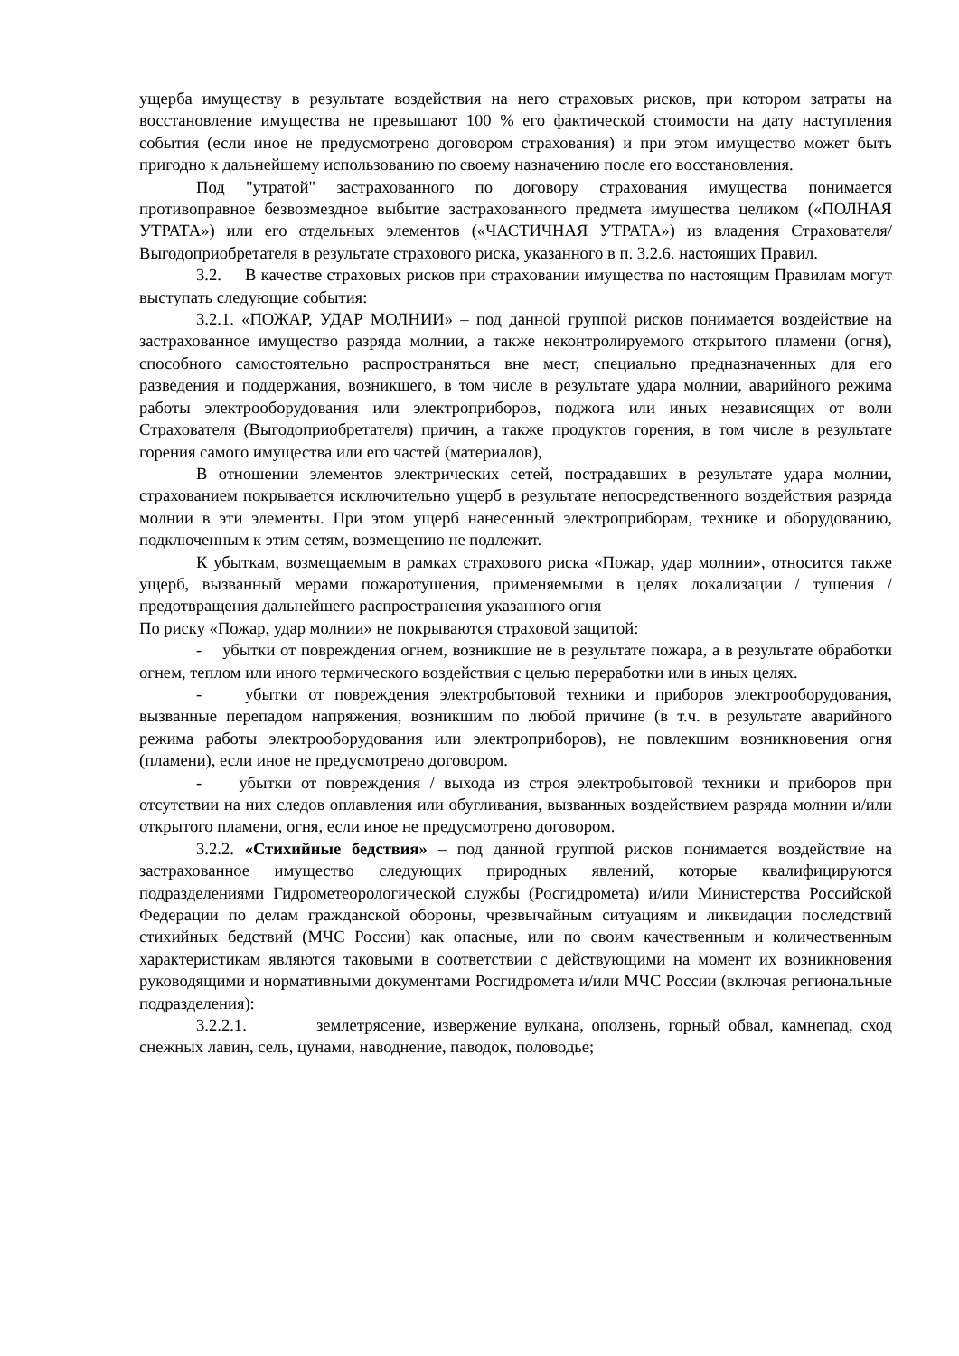ущерба имуществу в результате воздействия на него страховых рисков, при котором затраты на восстановление имущества не превышают 100 % его фактической стоимости на дату наступления события (если иное не предусмотрено договором страхования) и при этом имущество может быть пригодно к дальнейшему использованию по своему назначению после его восстановления.
Под "утратой" застрахованного по договору страхования имущества понимается противоправное безвозмездное выбытие застрахованного предмета имущества целиком («ПОЛНАЯ УТРАТА») или его отдельных элементов («ЧАСТИЧНАЯ УТРАТА») из владения Страхователя/Выгодоприобретателя в результате страхового риска, указанного в п. 3.2.6. настоящих Правил.
3.2. В качестве страховых рисков при страховании имущества по настоящим Правилам могут выступать следующие события:
3.2.1. «ПОЖАР, УДАР МОЛНИИ» – под данной группой рисков понимается воздействие на застрахованное имущество разряда молнии, а также неконтролируемого открытого пламени (огня), способного самостоятельно распространяться вне мест, специально предназначенных для его разведения и поддержания, возникшего, в том числе в результате удара молнии, аварийного режима работы электрооборудования или электроприборов, поджога или иных независящих от воли Страхователя (Выгодоприобретателя) причин, а также продуктов горения, в том числе в результате горения самого имущества или его частей (материалов),
В отношении элементов электрических сетей, пострадавших в результате удара молнии, страхованием покрывается исключительно ущерб в результате непосредственного воздействия разряда молнии в эти элементы. При этом ущерб нанесенный электроприборам, технике и оборудованию, подключенным к этим сетям, возмещению не подлежит.
К убыткам, возмещаемым в рамках страхового риска «Пожар, удар молнии», относится также ущерб, вызванный мерами пожаротушения, применяемыми в целях локализации / тушения / предотвращения дальнейшего распространения указанного огня
По риску «Пожар, удар молнии» не покрываются страховой защитой:
- убытки от повреждения огнем, возникшие не в результате пожара, а в результате обработки огнем, теплом или иного термического воздействия с целью переработки или в иных целях.
- убытки от повреждения электробытовой техники и приборов электрооборудования, вызванные перепадом напряжения, возникшим по любой причине (в т.ч. в результате аварийного режима работы электрооборудования или электроприборов), не повлекшим возникновения огня (пламени), если иное не предусмотрено договором.
- убытки от повреждения / выхода из строя электробытовой техники и приборов при отсутствии на них следов оплавления или обугливания, вызванных воздействием разряда молнии и/или открытого пламени, огня, если иное не предусмотрено договором.
3.2.2. «Стихийные бедствия» – под данной группой рисков понимается воздействие на застрахованное имущество следующих природных явлений, которые квалифицируются подразделениями Гидрометеорологической службы (Росгидромета) и/или Министерства Российской Федерации по делам гражданской обороны, чрезвычайным ситуациям и ликвидации последствий стихийных бедствий (МЧС России) как опасные, или по своим качественным и количественным характеристикам являются таковыми в соответствии с действующими на момент их возникновения руководящими и нормативными документами Росгидромета и/или МЧС России (включая региональные подразделения):
3.2.2.1. землетрясение, извержение вулкана, оползень, горный обвал, камнепад, сход снежных лавин, сель, цунами, наводнение, паводок, половодье;